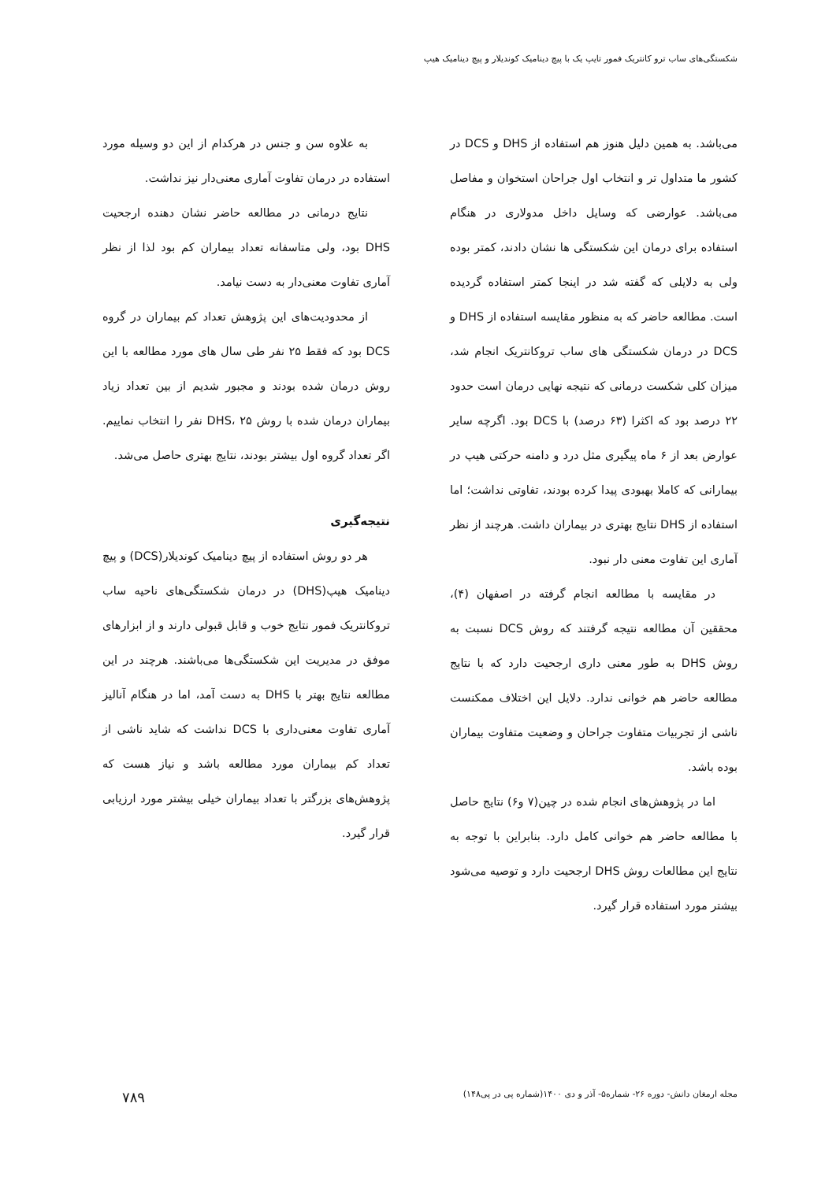شکستگی‌های ساب ترو کانتریک فمور تایپ یک با پیچ دینامیک کوندیلار و پیچ دینامیک هیپ
می‌باشد. به همین دلیل هنوز هم استفاده از DHS و DCS در کشور ما متداول تر و انتخاب اول جراحان استخوان و مفاصل می‌باشد. عوارضی که وسایل داخل مدولاری در هنگام استفاده برای درمان این شکستگی ها نشان دادند، کمتر بوده ولی به دلایلی که گفته شد در اینجا کمتر استفاده گردیده است. مطالعه حاضر که به منظور مقایسه استفاده از DHS و DCS در درمان شکستگی های ساب تروکانتریک انجام شد، میزان کلی شکست درمانی که نتیجه نهایی درمان است حدود ۲۲ درصد بود که اکثرا (۶۳ درصد) با DCS بود. اگرچه سایر عوارض بعد از ۶ ماه پیگیری مثل درد و دامنه حرکتی هیپ در بیمارانی که کاملا بهبودی پیدا کرده بودند، تفاوتی نداشت؛ اما استفاده از DHS نتایج بهتری در بیماران داشت. هرچند از نظر آماری این تفاوت معنی دار نبود.
در مقایسه با مطالعه انجام گرفته در اصفهان (۴)، محققین آن مطالعه نتیجه گرفتند که روش DCS نسبت به روش DHS به طور معنی داری ارجحیت دارد که با نتایج مطالعه حاضر هم خوانی ندارد. دلایل این اختلاف ممکنست ناشی از تجربیات متفاوت جراحان و وضعیت متفاوت بیماران بوده باشد.
اما در پژوهش‌های انجام شده در چین(۷ و۶) نتایج حاصل با مطالعه حاضر هم خوانی کامل دارد. بنابراین با توجه به نتایج این مطالعات روش DHS ارجحیت دارد و توصیه می‌شود بیشتر مورد استفاده قرار گیرد.
به علاوه سن و جنس در هرکدام از این دو وسیله مورد استفاده در درمان تفاوت آماری معنی‌دار نیز نداشت.
نتایج درمانی در مطالعه حاضر نشان دهنده ارجحیت DHS بود، ولی متاسفانه تعداد بیماران کم بود لذا از نظر آماری تفاوت معنی‌دار به دست نیامد.
از محدودیت‌های این پژوهش تعداد کم بیماران در گروه DCS بود که فقط ۲۵ نفر طی سال های مورد مطالعه با این روش درمان شده بودند و مجبور شدیم از بین تعداد زیاد بیماران درمان شده با روش DHS، ۲۵ نفر را انتخاب نماییم. اگر تعداد گروه اول بیشتر بودند، نتایج بهتری حاصل می‌شد.
نتیجه‌گیری
هر دو روش استفاده از پیچ دینامیک کوندیلار(DCS) و پیچ دینامیک هیپ(DHS) در درمان شکستگی‌های ناحیه ساب تروکانتریک فمور نتایج خوب و قابل قبولی دارند و از ابزارهای موفق در مدیریت این شکستگی‌ها می‌باشند. هرچند در این مطالعه نتایج بهتر با DHS به دست آمد، اما در هنگام آنالیز آماری تفاوت معنی‌داری با DCS نداشت که شاید ناشی از تعداد کم بیماران مورد مطالعه باشد و نیاز هست که پژوهش‌های بزرگتر با تعداد بیماران خیلی بیشتر مورد ارزیابی قرار گیرد.
مجله ارمغان دانش- دوره ۲۶- شماره۵- آذر و دی ۱۴۰۰(شماره پی در پی۱۴۸) ۷۸۹